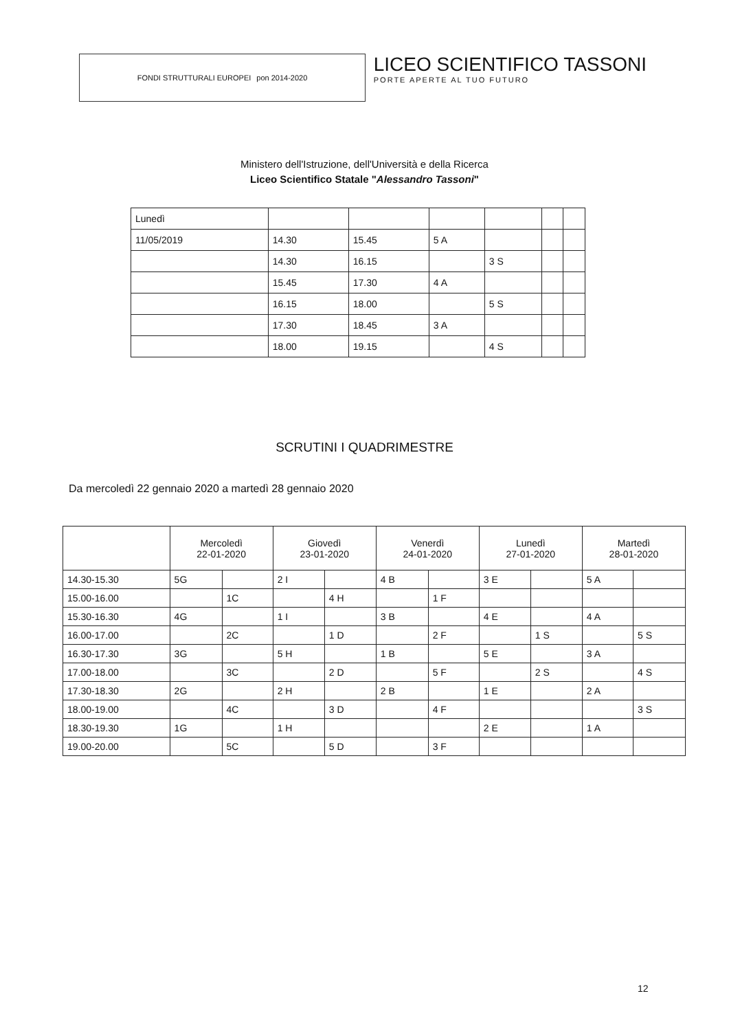FONDI STRUTTURALI EUROPEI pon 2014-2020
LICEO SCIENTIFICO TASSONI
PORTE APERTE AL TUO FUTURO
Ministero dell'Istruzione, dell'Università e della Ricerca
Liceo Scientifico Statale "Alessandro Tassoni"
| Lunedì | | | | | | |
| 11/05/2019 | 14.30 | 15.45 | 5 A | | | |
| | 14.30 | 16.15 | | 3 S | | |
| | 15.45 | 17.30 | 4 A | | | |
| | 16.15 | 18.00 | | 5 S | | |
| | 17.30 | 18.45 | 3 A | | | |
| | 18.00 | 19.15 | | 4 S | | |
SCRUTINI I QUADRIMESTRE
Da mercoledì 22 gennaio 2020 a martedì 28 gennaio 2020
| | Mercoledì 22-01-2020 | | Giovedì 23-01-2020 | | Venerdì 24-01-2020 | | Lunedì 27-01-2020 | | Martedì 28-01-2020 | |
| --- | --- | --- | --- | --- | --- | --- | --- | --- | --- | --- |
| 14.30-15.30 | 5G | | 2 I | | 4 B | | 3 E | | 5 A | |
| 15.00-16.00 | | 1C | | 4 H | | 1 F | | | | |
| 15.30-16.30 | 4G | | 1 I | | 3 B | | 4 E | | 4 A | |
| 16.00-17.00 | | 2C | | 1 D | | 2 F | | 1 S | | 5 S |
| 16.30-17.30 | 3G | | 5 H | | 1 B | | 5 E | | 3 A | |
| 17.00-18.00 | | 3C | | 2 D | | 5 F | | 2 S | | 4 S |
| 17.30-18.30 | 2G | | 2 H | | 2 B | | 1 E | | 2 A | |
| 18.00-19.00 | | 4C | | 3 D | | 4 F | | | | 3 S |
| 18.30-19.30 | 1G | | 1 H | | | | 2 E | | 1 A | |
| 19.00-20.00 | | 5C | | 5 D | | 3 F | | | | |
12